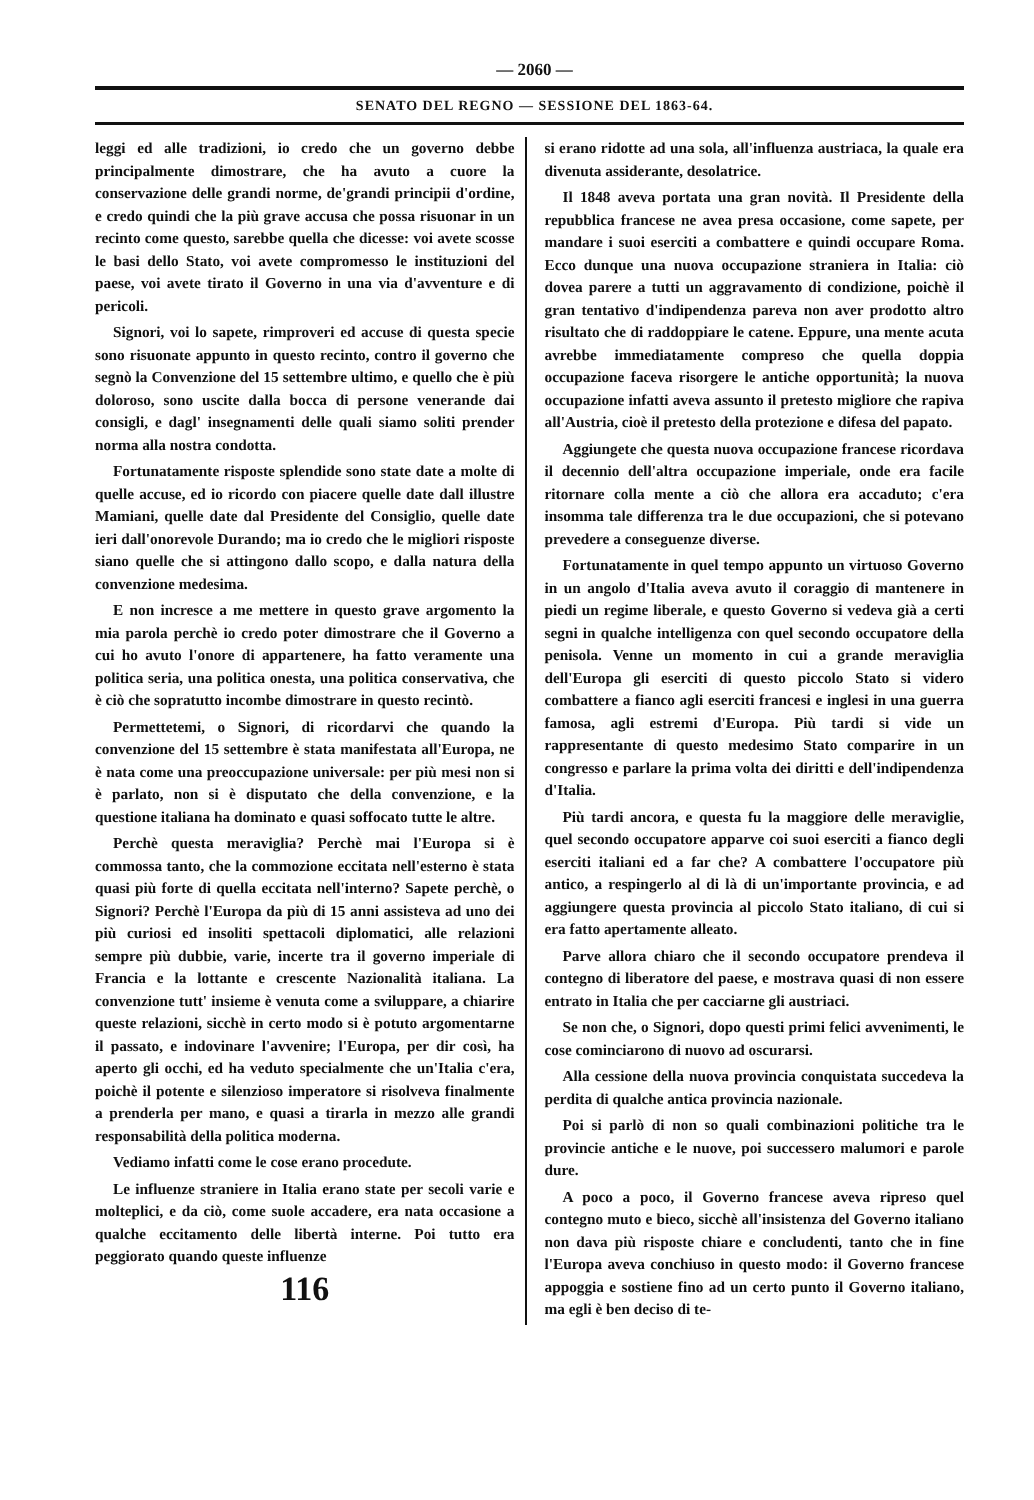— 2060 —
SENATO DEL REGNO — SESSIONE DEL 1863-64.
leggi ed alle tradizioni, io credo che un governo debbe principalmente dimostrare, che ha avuto a cuore la conservazione delle grandi norme, de'grandi principii d'ordine, e credo quindi che la più grave accusa che possa risuonar in un recinto come questo, sarebbe quella che dicesse: voi avete scosse le basi dello Stato, voi avete compromesso le instituzioni del paese, voi avete tirato il Governo in una via d'avventure e di pericoli.
Signori, voi lo sapete, rimproveri ed accuse di questa specie sono risuonate appunto in questo recinto, contro il governo che segnò la Convenzione del 15 settembre ultimo, e quello che è più doloroso, sono uscite dalla bocca di persone venerande dai consigli, e dagl' insegnamenti delle quali siamo soliti prender norma alla nostra condotta.
Fortunatamente risposte splendide sono state date a molte di quelle accuse, ed io ricordo con piacere quelle date dall illustre Mamiani, quelle date dal Presidente del Consiglio, quelle date ieri dall'onorevole Durando; ma io credo che le migliori risposte siano quelle che si attingono dallo scopo, e dalla natura della convenzione medesima.
E non incresce a me mettere in questo grave argomento la mia parola perchè io credo poter dimostrare che il Governo a cui ho avuto l'onore di appartenere, ha fatto veramente una politica seria, una politica onesta, una politica conservativa, che è ciò che sopratutto incombe dimostrare in questo recintò.
Permettetemi, o Signori, di ricordarvi che quando la convenzione del 15 settembre è stata manifestata all'Europa, ne è nata come una preoccupazione universale: per più mesi non si è parlato, non si è disputato che della convenzione, e la questione italiana ha dominato e quasi soffocato tutte le altre.
Perchè questa meraviglia? Perchè mai l'Europa si è commossa tanto, che la commozione eccitata nell'esterno è stata quasi più forte di quella eccitata nell'interno? Sapete perchè, o Signori? Perchè l'Europa da più di 15 anni assisteva ad uno dei più curiosi ed insoliti spettacoli diplomatici, alle relazioni sempre più dubbie, varie, incerte tra il governo imperiale di Francia e la lottante e crescente Nazionalità italiana. La convenzione tutt' insieme è venuta come a svilupparе, a chiarire queste relazioni, sicchè in certo modo si è potuto argomentarne il passato, e indovinare l'avvenire; l'Europa, per dir così, ha aperto gli occhi, ed ha veduto specialmente che un'Italia c'era, poichè il potente e silenzioso imperatore si risolveva finalmente a prenderla per mano, e quasi a tirarla in mezzo alle grandi responsabilità della politica moderna.
Vediamo infatti come le cose erano procedute.
Le influenze straniere in Italia erano state per secoli varie e molteplici, e da ciò, come suole accadere, era nata occasione a qualche eccitamento delle libertà interne. Poi tutto era peggiorato quando queste influenze
116
si erano ridotte ad una sola, all'influenza austriaca, la quale era divenuta assiderante, desolatrice.
Il 1848 aveva portata una gran novità. Il Presidente della repubblica francese ne avea presa occasione, come sapete, per mandare i suoi eserciti a combattere e quindi occupare Roma. Ecco dunque una nuova occupazione straniera in Italia: ciò dovea parere a tutti un aggravamento di condizione, poichè il gran tentativo d'indipendenza pareva non aver prodotto altro risultato che di raddoppiare le catene. Eppure, una mente acuta avrebbe immediatamente compreso che quella doppia occupazione faceva risorgere le antiche opportunità; la nuova occupazione infatti aveva assunto il pretesto migliore che rapiva all'Austria, cioè il pretesto della protezione e difesa del papato.
Aggiungete che questa nuova occupazione francese ricordava il decennio dell'altra occupazione imperiale, onde era facile ritornare colla mente a ciò che allora era accaduto; c'era insomma tale differenza tra le due occupazioni, che si potevano prevedere a conseguenze diverse.
Fortunatamente in quel tempo appunto un virtuoso Governo in un angolo d'Italia aveva avuto il coraggio di mantenere in piedi un regime liberale, e questo Governo si vedeva già a certi segni in qualche intelligenza con quel secondo occupatore della penisola. Venne un momento in cui a grande meraviglia dell'Europa gli eserciti di questo piccolo Stato si videro combattere a fianco agli eserciti francesi e inglesi in una guerra famosa, agli estremi d'Europa. Più tardi si vide un rappresentante di questo medesimo Stato comparire in un congresso e parlare la prima volta dei diritti e dell'indipendenza d'Italia.
Più tardi ancora, e questa fu la maggiore delle meraviglie, quel secondo occupatore apparve coi suoi eserciti a fianco degli eserciti italiani ed a far che? A combattere l'occupatore più antico, a respingerlo al di là di un'importante provincia, e ad aggiungere questa provincia al piccolo Stato italiano, di cui si era fatto apertamente alleato.
Parve allora chiaro che il secondo occupatore prendeva il contegno di liberatore del paese, e mostrava quasi di non essere entrato in Italia che per cacciarne gli austriaci.
Se non che, o Signori, dopo questi primi felici avvenimenti, le cose cominciarono di nuovo ad oscurarsi.
Alla cessione della nuova provincia conquistata succedeva la perdita di qualche antica provincia nazionale.
Poi si parlò di non so quali combinazioni politiche tra le provincie antiche e le nuove, poi successero malumori e parole dure.
A poco a poco, il Governo francese aveva ripreso quel contegno muto e bieco, sicchè all'insistenza del Governo italiano non dava più risposte chiare e concludenti, tanto che in fine l'Europa aveva conchiuso in questo modo: il Governo francese appoggia e sostiene fino ad un certo punto il Governo italiano, ma egli è ben deciso di te-